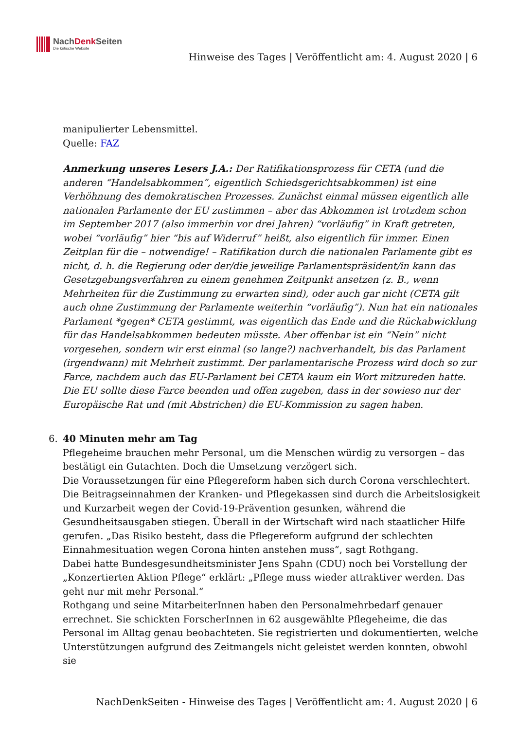NachDenk Seiten
Die kritische Website
Hinweise des Tages | Veröffentlicht am: 4. August 2020 | 6
manipulierter Lebensmittel.
Quelle: FAZ
Anmerkung unseres Lesers J.A.: Der Ratifikationsprozess für CETA (und die anderen “Handelsabkommen”, eigentlich Schiedsgerichtsabkommen) ist eine Verhöhnung des demokratischen Prozesses. Zunächst einmal müssen eigentlich alle nationalen Parlamente der EU zustimmen – aber das Abkommen ist trotzdem schon im September 2017 (also immerhin vor drei Jahren) “vorläufig” in Kraft getreten, wobei “vorläufig” hier “bis auf Widerruf” heißt, also eigentlich für immer. Einen Zeitplan für die – notwendige! – Ratifikation durch die nationalen Parlamente gibt es nicht, d. h. die Regierung oder der/die jeweilige Parlamentspräsident/in kann das Gesetzgebungsverfahren zu einem genehmen Zeitpunkt ansetzen (z. B., wenn Mehrheiten für die Zustimmung zu erwarten sind), oder auch gar nicht (CETA gilt auch ohne Zustimmung der Parlamente weiterhin “vorläufig”). Nun hat ein nationales Parlament *gegen* CETA gestimmt, was eigentlich das Ende und die Rückabwicklung für das Handelsabkommen bedeuten müsste. Aber offenbar ist ein “Nein” nicht vorgesehen, sondern wir erst einmal (so lange?) nachverhandelt, bis das Parlament (irgendwann) mit Mehrheit zustimmt. Der parlamentarische Prozess wird doch so zur Farce, nachdem auch das EU-Parlament bei CETA kaum ein Wort mitzureden hatte. Die EU sollte diese Farce beenden und offen zugeben, dass in der sowieso nur der Europäische Rat und (mit Abstrichen) die EU-Kommission zu sagen haben.
6. 40 Minuten mehr am Tag
Pflegeheime brauchen mehr Personal, um die Menschen würdig zu versorgen – das bestätigt ein Gutachten. Doch die Umsetzung verzögert sich.
Die Voraussetzungen für eine Pflegereform haben sich durch Corona verschlechtert. Die Beitragseinnahmen der Kranken- und Pflegekassen sind durch die Arbeitslosigkeit und Kurzarbeit wegen der Covid-19-Prävention gesunken, während die Gesundheitsausgaben stiegen. Überall in der Wirtschaft wird nach staatlicher Hilfe gerufen. „Das Risiko besteht, dass die Pflegereform aufgrund der schlechten Einnahmesituation wegen Corona hinten anstehen muss“, sagt Rothgang.
Dabei hatte Bundesgesundheitsminister Jens Spahn (CDU) noch bei Vorstellung der „Konzertierten Aktion Pflege“ erklärt: „Pflege muss wieder attraktiver werden. Das geht nur mit mehr Personal.“
Rothgang und seine MitarbeiterInnen haben den Personalmehrbedarf genauer errechnet. Sie schickten ForscherInnen in 62 ausgewählte Pflegeheime, die das Personal im Alltag genau beobachteten. Sie registrierten und dokumentierten, welche Unterstützungen aufgrund des Zeitmangels nicht geleistet werden konnten, obwohl sie
NachDenkSeiten - Hinweise des Tages | Veröffentlicht am: 4. August 2020 | 6